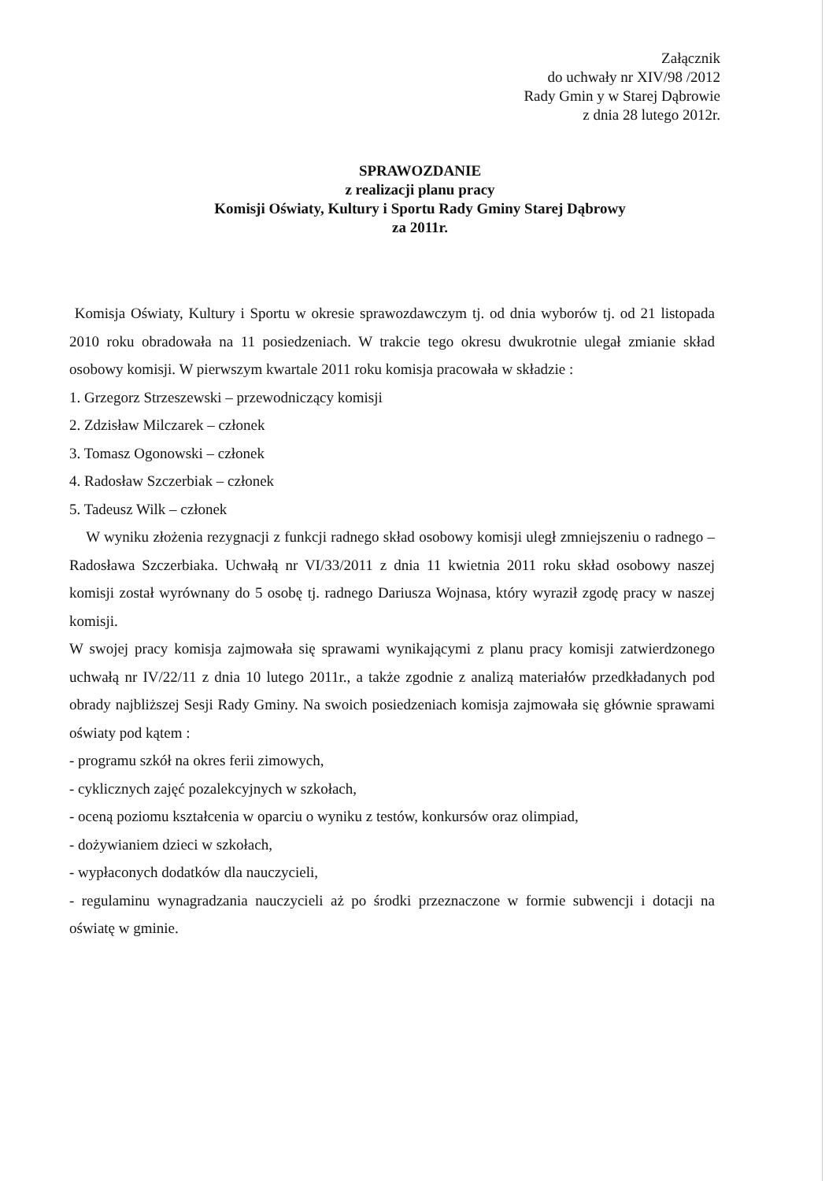Załącznik
do uchwały nr XIV/98 /2012
Rady Gmin y w Starej Dąbrowie
z dnia 28 lutego 2012r.
SPRAWOZDANIE
z realizacji planu pracy
Komisji Oświaty, Kultury i Sportu Rady Gminy Starej Dąbrowy
za 2011r.
Komisja Oświaty, Kultury i Sportu w okresie sprawozdawczym tj. od dnia wyborów tj. od 21 listopada 2010 roku obradowała na 11 posiedzeniach. W trakcie tego okresu dwukrotnie ulegał zmianie skład osobowy komisji. W pierwszym kwartale 2011 roku komisja pracowała w składzie :
1. Grzegorz Strzeszewski – przewodniczący komisji
2. Zdzisław Milczarek – członek
3. Tomasz Ogonowski – członek
4. Radosław Szczerbiak – członek
5. Tadeusz Wilk – członek
W wyniku złożenia rezygnacji z funkcji radnego skład osobowy komisji uległ zmniejszeniu o radnego – Radosława Szczerbiaka. Uchwałą nr VI/33/2011 z dnia 11 kwietnia 2011 roku skład osobowy naszej komisji został wyrównany do 5 osobę tj. radnego Dariusza Wojnasa, który wyraził zgodę pracy w naszej komisji.
W swojej pracy komisja zajmowała się sprawami wynikającymi z planu pracy komisji zatwierdzonego uchwałą nr IV/22/11 z dnia 10 lutego 2011r., a także zgodnie z analizą materiałów przedkładanych pod obrady najbliższej Sesji Rady Gminy. Na swoich posiedzeniach komisja zajmowała się głównie sprawami oświaty pod kątem :
- programu szkół na okres ferii zimowych,
- cyklicznych zajęć pozalekcyjnych w szkołach,
- oceną poziomu kształcenia w oparciu o wyniku z testów, konkursów oraz olimpiad,
- dożywianiem dzieci w szkołach,
- wypłaconych dodatków dla nauczycieli,
- regulaminu wynagradzania nauczycieli aż po środki przeznaczone w formie subwencji i dotacji na oświatę w gminie.